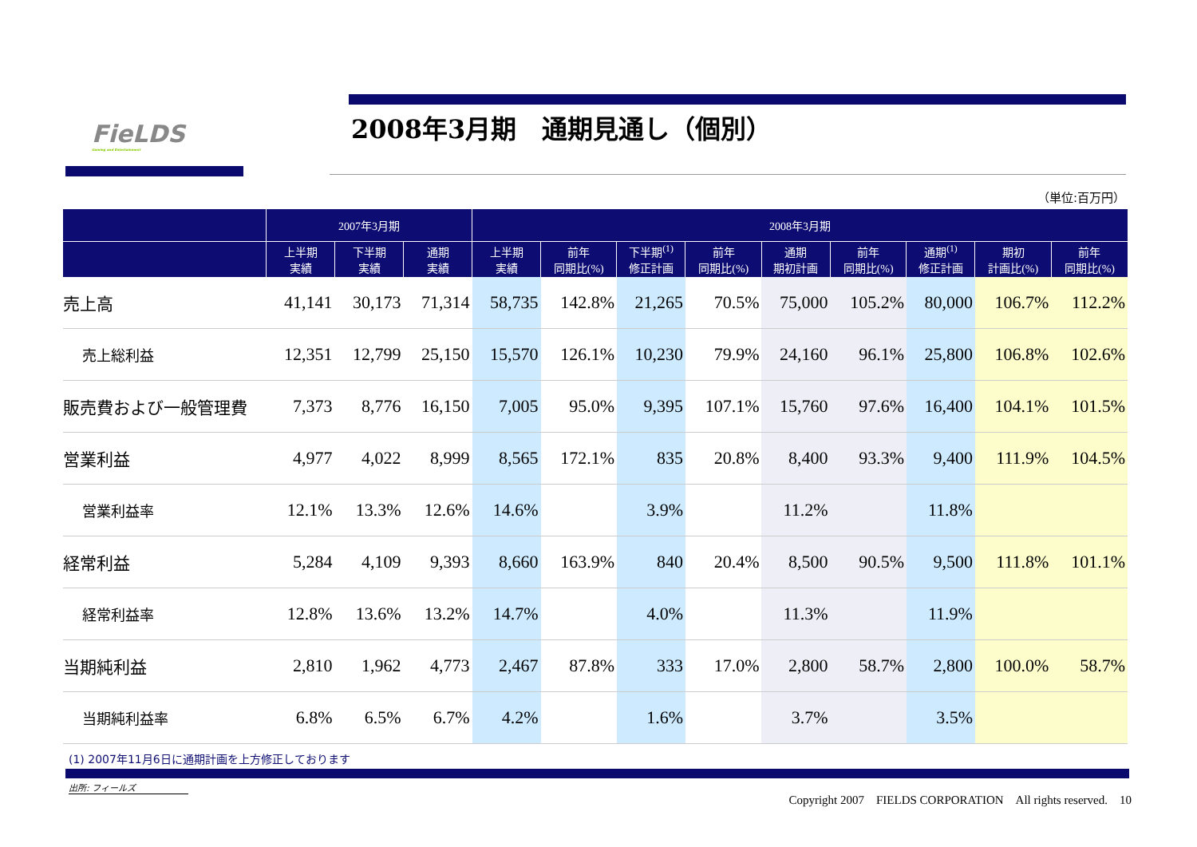FieLDS
Gaming and Entertainment
2008年3月期　通期見通し（個別）
（単位:百万円）
| | 2007年3月期 | | | 2008年3月期 | | | | | | | | |
| --- | --- | --- | --- | --- | --- | --- | --- | --- | --- | --- | --- | --- |
| | 上半期 実績 | 下半期 実績 | 通期 実績 | 上半期 実績 | 前年 同期比(%) | 下半期<sup>(1)</sup> 修正計画 | 前年 同期比(%) | 通期 期初計画 | 前年 同期比(%) | 通期<sup>(1)</sup> 修正計画 | 期初 計画比(%) | 前年 同期比(%) |
| 売上高 | 41,141 | 30,173 | 71,314 | 58,735 | 142.8% | 21,265 | 70.5% | 75,000 | 105.2% | 80,000 | 106.7% | 112.2% |
| 売上総利益 | 12,351 | 12,799 | 25,150 | 15,570 | 126.1% | 10,230 | 79.9% | 24,160 | 96.1% | 25,800 | 106.8% | 102.6% |
| 販売費および一般管理費 | 7,373 | 8,776 | 16,150 | 7,005 | 95.0% | 9,395 | 107.1% | 15,760 | 97.6% | 16,400 | 104.1% | 101.5% |
| 営業利益 | 4,977 | 4,022 | 8,999 | 8,565 | 172.1% | 835 | 20.8% | 8,400 | 93.3% | 9,400 | 111.9% | 104.5% |
| 営業利益率 | 12.1% | 13.3% | 12.6% | 14.6% | | 3.9% | | 11.2% | | 11.8% | | |
| 経常利益 | 5,284 | 4,109 | 9,393 | 8,660 | 163.9% | 840 | 20.4% | 8,500 | 90.5% | 9,500 | 111.8% | 101.1% |
| 経常利益率 | 12.8% | 13.6% | 13.2% | 14.7% | | 4.0% | | 11.3% | | 11.9% | | |
| 当期純利益 | 2,810 | 1,962 | 4,773 | 2,467 | 87.8% | 333 | 17.0% | 2,800 | 58.7% | 2,800 | 100.0% | 58.7% |
| 当期純利益率 | 6.8% | 6.5% | 6.7% | 4.2% | | 1.6% | | 3.7% | | 3.5% | | |
(1) 2007年11月6日に通期計画を上方修正しております
出所: フィールズ
Copyright 2007　FIELDS CORPORATION　All rights reserved.　10